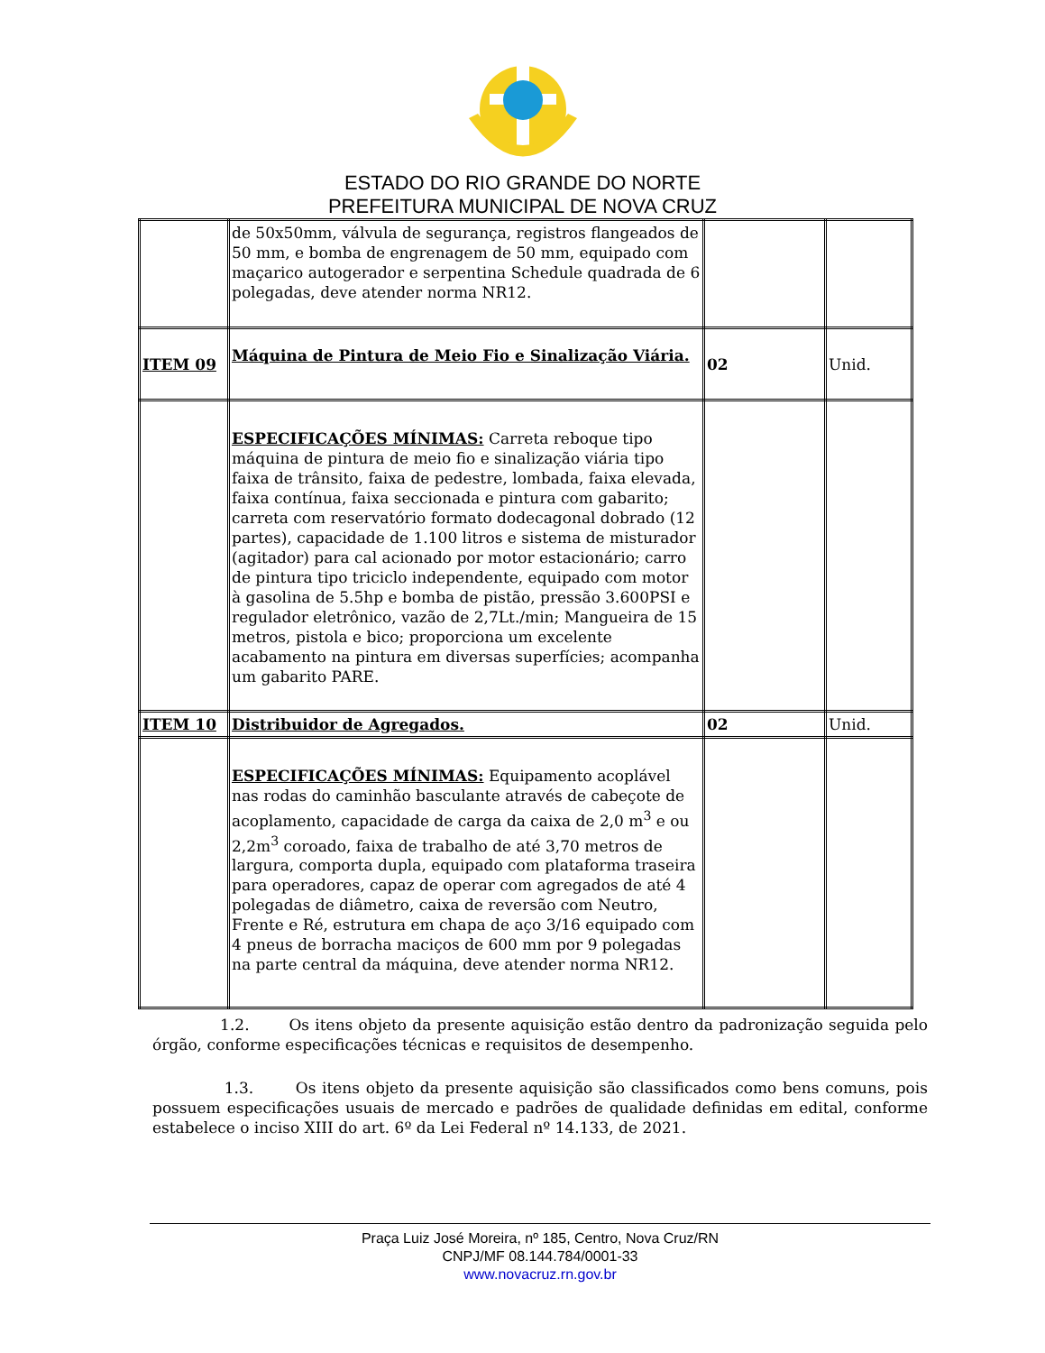ESTADO DO RIO GRANDE DO NORTE
PREFEITURA MUNICIPAL DE NOVA CRUZ
| | de 50x50mm, válvula de segurança, registros flangeados de 50 mm, e bomba de engrenagem de 50 mm, equipado com maçarico autogerador e serpentina Schedule quadrada de 6 polegadas, deve atender norma NR12. | | |
| ITEM 09 | Máquina de Pintura de Meio Fio e Sinalização Viária. | 02 | Unid. |
| | ESPECIFICAÇÕES MÍNIMAS: Carreta reboque tipo máquina de pintura de meio fio e sinalização viária tipo faixa de trânsito, faixa de pedestre, lombada, faixa elevada, faixa contínua, faixa seccionada e pintura com gabarito; carreta com reservatório formato dodecagonal dobrado (12 partes), capacidade de 1.100 litros e sistema de misturador (agitador) para cal acionado por motor estacionário; carro de pintura tipo triciclo independente, equipado com motor à gasolina de 5.5hp e bomba de pistão, pressão 3.600PSI e regulador eletrônico, vazão de 2,7Lt./min; Mangueira de 15 metros, pistola e bico; proporciona um excelente acabamento na pintura em diversas superfícies; acompanha um gabarito PARE. | | |
| ITEM 10 | Distribuidor de Agregados. | 02 | Unid. |
| | ESPECIFICAÇÕES MÍNIMAS: Equipamento acoplável nas rodas do caminhão basculante através de cabeçote de acoplamento, capacidade de carga da caixa de 2,0 m<sup>3</sup> e ou 2,2m<sup>3</sup> coroado, faixa de trabalho de até 3,70 metros de largura, comporta dupla, equipado com plataforma traseira para operadores, capaz de operar com agregados de até 4 polegadas de diâmetro, caixa de reversão com Neutro, Frente e Ré, estrutura em chapa de aço 3/16 equipado com 4 pneus de borracha maciços de 600 mm por 9 polegadas na parte central da máquina, deve atender norma NR12. | | |
1.2. Os itens objeto da presente aquisição estão dentro da padronização seguida pelo órgão, conforme especificações técnicas e requisitos de desempenho.
1.3. Os itens objeto da presente aquisição são classificados como bens comuns, pois possuem especificações usuais de mercado e padrões de qualidade definidas em edital, conforme estabelece o inciso XIII do art. 6º da Lei Federal nº 14.133, de 2021.
Praça Luiz José Moreira, nº 185, Centro, Nova Cruz/RN
CNPJ/MF 08.144.784/0001-33
www.novacruz.rn.gov.br